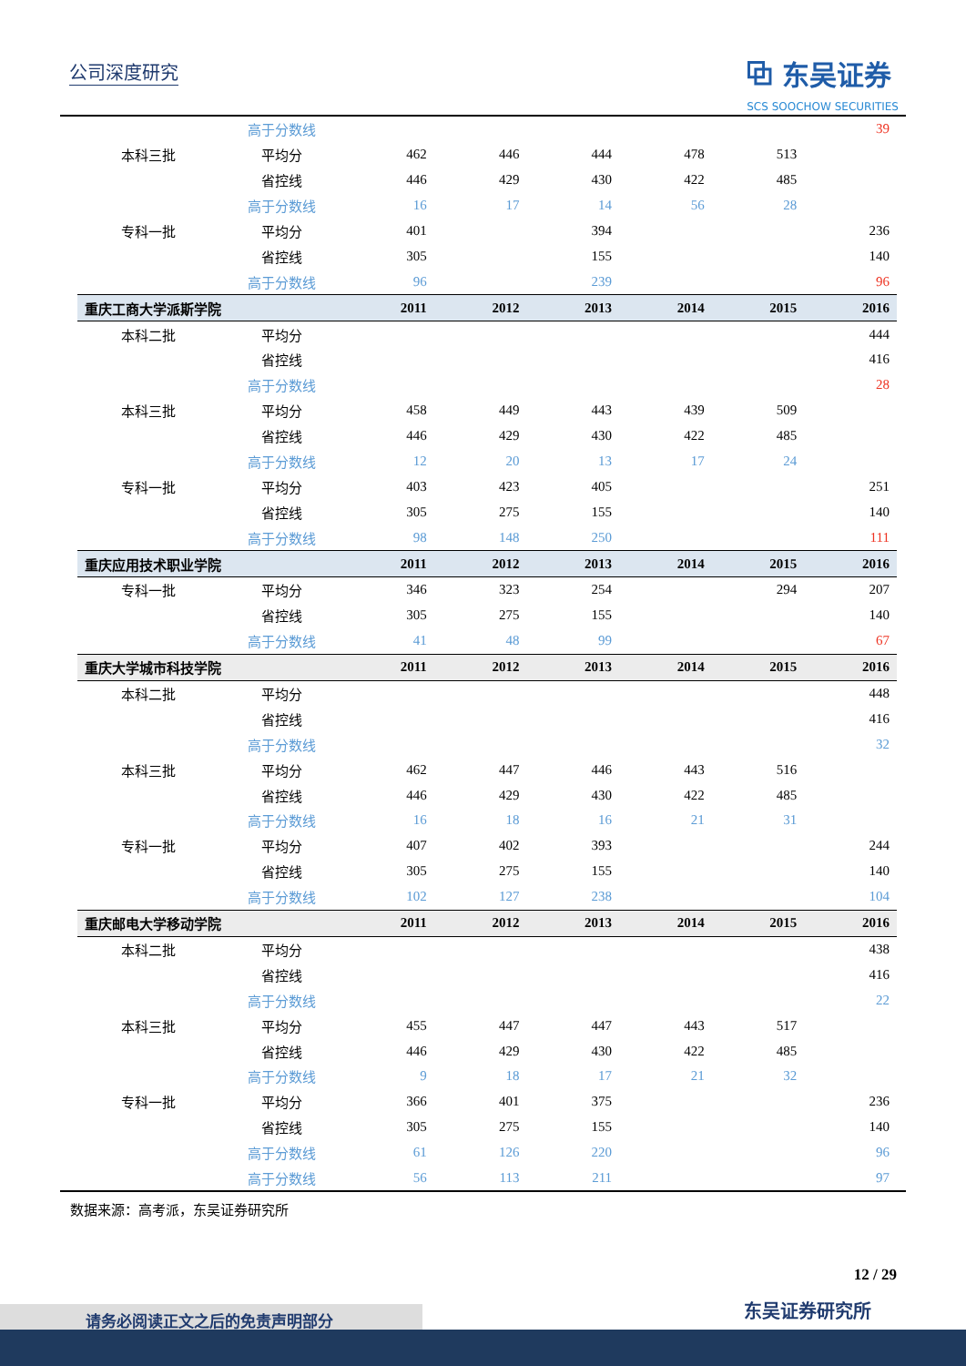公司深度研究
⧉ 东吴证券
SCS SOOCHOW SECURITIES
| | 高于分数线 | | | | | | 39 |
| 本科三批 | 平均分 | 462 | 446 | 444 | 478 | 513 | |
| | 省控线 | 446 | 429 | 430 | 422 | 485 | |
| | 高于分数线 | 16 | 17 | 14 | 56 | 28 | |
| 专科一批 | 平均分 | 401 | | 394 | | | 236 |
| | 省控线 | 305 | | 155 | | | 140 |
| | 高于分数线 | 96 | | 239 | | | 96 |
| 重庆工商大学派斯学院 | | 2011 | 2012 | 2013 | 2014 | 2015 | 2016 |
| 本科二批 | 平均分 | | | | | | 444 |
| | 省控线 | | | | | | 416 |
| | 高于分数线 | | | | | | 28 |
| 本科三批 | 平均分 | 458 | 449 | 443 | 439 | 509 | |
| | 省控线 | 446 | 429 | 430 | 422 | 485 | |
| | 高于分数线 | 12 | 20 | 13 | 17 | 24 | |
| 专科一批 | 平均分 | 403 | 423 | 405 | | | 251 |
| | 省控线 | 305 | 275 | 155 | | | 140 |
| | 高于分数线 | 98 | 148 | 250 | | | 111 |
| 重庆应用技术职业学院 | | 2011 | 2012 | 2013 | 2014 | 2015 | 2016 |
| 专科一批 | 平均分 | 346 | 323 | 254 | | 294 | 207 |
| | 省控线 | 305 | 275 | 155 | | | 140 |
| | 高于分数线 | 41 | 48 | 99 | | | 67 |
| 重庆大学城市科技学院 | | 2011 | 2012 | 2013 | 2014 | 2015 | 2016 |
| 本科二批 | 平均分 | | | | | | 448 |
| | 省控线 | | | | | | 416 |
| | 高于分数线 | | | | | | 32 |
| 本科三批 | 平均分 | 462 | 447 | 446 | 443 | 516 | |
| | 省控线 | 446 | 429 | 430 | 422 | 485 | |
| | 高于分数线 | 16 | 18 | 16 | 21 | 31 | |
| 专科一批 | 平均分 | 407 | 402 | 393 | | | 244 |
| | 省控线 | 305 | 275 | 155 | | | 140 |
| | 高于分数线 | 102 | 127 | 238 | | | 104 |
| 重庆邮电大学移动学院 | | 2011 | 2012 | 2013 | 2014 | 2015 | 2016 |
| 本科二批 | 平均分 | | | | | | 438 |
| | 省控线 | | | | | | 416 |
| | 高于分数线 | | | | | | 22 |
| 本科三批 | 平均分 | 455 | 447 | 447 | 443 | 517 | |
| | 省控线 | 446 | 429 | 430 | 422 | 485 | |
| | 高于分数线 | 9 | 18 | 17 | 21 | 32 | |
| 专科一批 | 平均分 | 366 | 401 | 375 | | | 236 |
| | 省控线 | 305 | 275 | 155 | | | 140 |
| | 高于分数线 | 61 | 126 | 220 | | | 96 |
| | 高于分数线 | 56 | 113 | 211 | | | 97 |
数据来源：高考派，东吴证券研究所
12 / 29
东吴证券研究所 请务必阅读正文之后的免责声明部分